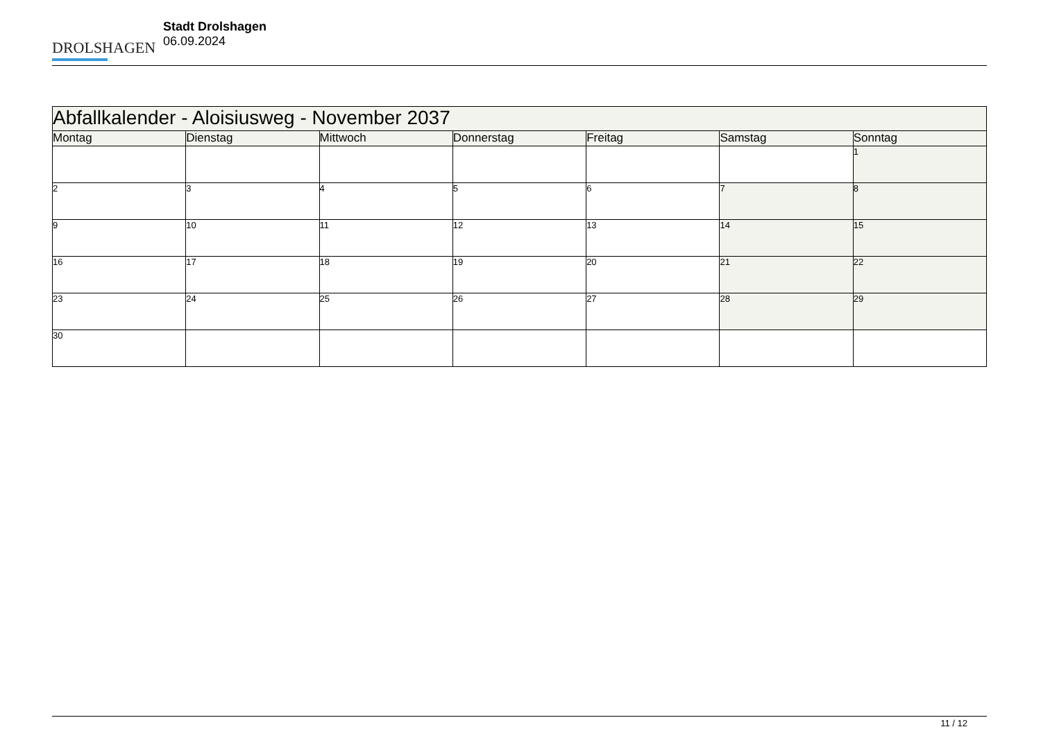DROLSHAGEN
Stadt Drolshagen
06.09.2024
| Abfallkalender - Aloisiusweg - November 2037 | | | | | | |
| Montag | Dienstag | Mittwoch | Donnerstag | Freitag | Samstag | Sonntag |
| | | | | | | 1 |
| 2 | 3 | 4 | 5 | 6 | 7 | 8 |
| 9 | 10 | 11 | 12 | 13 | 14 | 15 |
| 16 | 17 | 18 | 19 | 20 | 21 | 22 |
| 23 | 24 | 25 | 26 | 27 | 28 | 29 |
| 30 | | | | | | |
11 / 12